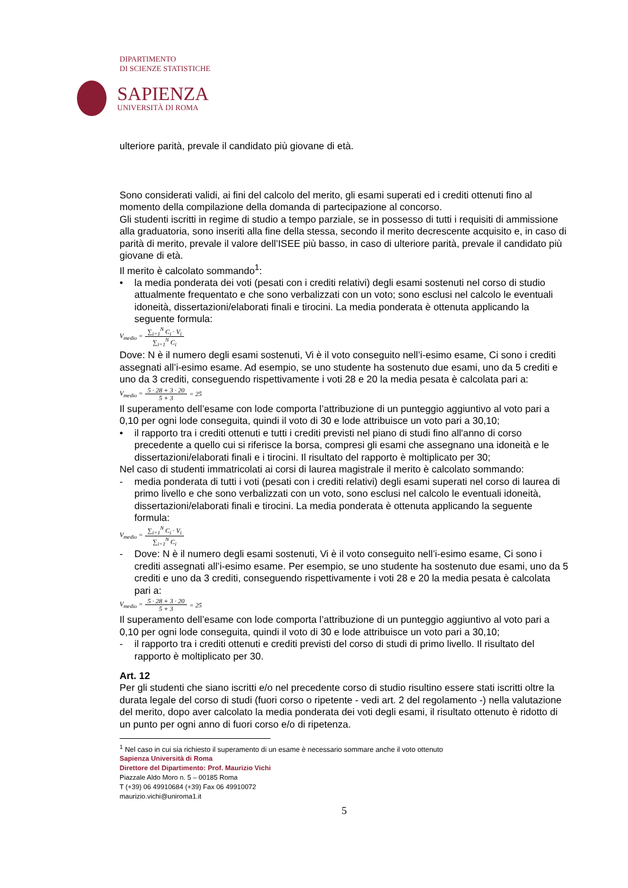DIPARTIMENTO
DI SCIENZE STATISTICHE
SAPIENZA
UNIVERSITÀ DI ROMA
ulteriore parità, prevale il candidato più giovane di età.
Sono considerati validi, ai fini del calcolo del merito, gli esami superati ed i crediti ottenuti fino al momento della compilazione della domanda di partecipazione al concorso.
Gli studenti iscritti in regime di studio a tempo parziale, se in possesso di tutti i requisiti di ammissione alla graduatoria, sono inseriti alla fine della stessa, secondo il merito decrescente acquisito e, in caso di parità di merito, prevale il valore dell’ISEE più basso, in caso di ulteriore parità, prevale il candidato più giovane di età.
Il merito è calcolato sommando<sup>1</sup>:
• la media ponderata dei voti (pesati con i crediti relativi) degli esami sostenuti nel corso di studio attualmente frequentato e che sono verbalizzati con un voto; sono esclusi nel calcolo le eventuali idoneità, dissertazioni/elaborati finali e tirocini. La media ponderata è ottenuta applicando la seguente formula:
V<sub>medio</sub> = ∑<sub>i=1</sub><sup>N</sup> C<sub>i</sub> · V<sub>i</sub> ∑<sub>i=1</sub><sup>N</sup> C<sub>i</sub>
Dove: N è il numero degli esami sostenuti, Vi è il voto conseguito nell’i-esimo esame, Ci sono i crediti assegnati all’i-esimo esame. Ad esempio, se uno studente ha sostenuto due esami, uno da 5 crediti e uno da 3 crediti, conseguendo rispettivamente i voti 28 e 20 la media pesata è calcolata pari a:
V<sub>medio</sub> = 5 · 28 + 3 · 20 5 + 3 = 25
Il superamento dell’esame con lode comporta l’attribuzione di un punteggio aggiuntivo al voto pari a 0,10 per ogni lode conseguita, quindi il voto di 30 e lode attribuisce un voto pari a 30,10;
• il rapporto tra i crediti ottenuti e tutti i crediti previsti nel piano di studi fino all'anno di corso precedente a quello cui si riferisce la borsa, compresi gli esami che assegnano una idoneità e le dissertazioni/elaborati finali e i tirocini. Il risultato del rapporto è moltiplicato per 30;
Nel caso di studenti immatricolati ai corsi di laurea magistrale il merito è calcolato sommando:
- media ponderata di tutti i voti (pesati con i crediti relativi) degli esami superati nel corso di laurea di primo livello e che sono verbalizzati con un voto, sono esclusi nel calcolo le eventuali idoneità, dissertazioni/elaborati finali e tirocini. La media ponderata è ottenuta applicando la seguente formula:
V<sub>medio</sub> = ∑<sub>i=1</sub><sup>N</sup> C<sub>i</sub> · V<sub>i</sub> ∑<sub>i=1</sub><sup>N</sup> C<sub>i</sub>
- Dove: N è il numero degli esami sostenuti, Vi è il voto conseguito nell’i-esimo esame, Ci sono i crediti assegnati all’i-esimo esame. Per esempio, se uno studente ha sostenuto due esami, uno da 5 crediti e uno da 3 crediti, conseguendo rispettivamente i voti 28 e 20 la media pesata è calcolata pari a:
V<sub>medio</sub> = 5 · 28 + 3 · 20 5 + 3 = 25
Il superamento dell’esame con lode comporta l’attribuzione di un punteggio aggiuntivo al voto pari a 0,10 per ogni lode conseguita, quindi il voto di 30 e lode attribuisce un voto pari a 30,10;
- il rapporto tra i crediti ottenuti e crediti previsti del corso di studi di primo livello. Il risultato del rapporto è moltiplicato per 30.
Art. 12
Per gli studenti che siano iscritti e/o nel precedente corso di studio risultino essere stati iscritti oltre la durata legale del corso di studi (fuori corso o ripetente - vedi art. 2 del regolamento -) nella valutazione del merito, dopo aver calcolato la media ponderata dei voti degli esami, il risultato ottenuto è ridotto di un punto per ogni anno di fuori corso e/o di ripetenza.
<sup>1</sup> Nel caso in cui sia richiesto il superamento di un esame è necessario sommare anche il voto ottenuto
Sapienza Università di Roma
Direttore del Dipartimento: Prof. Maurizio Vichi
Piazzale Aldo Moro n. 5 – 00185 Roma
T (+39) 06 49910684 (+39) Fax 06 49910072
maurizio.vichi@uniroma1.it
5